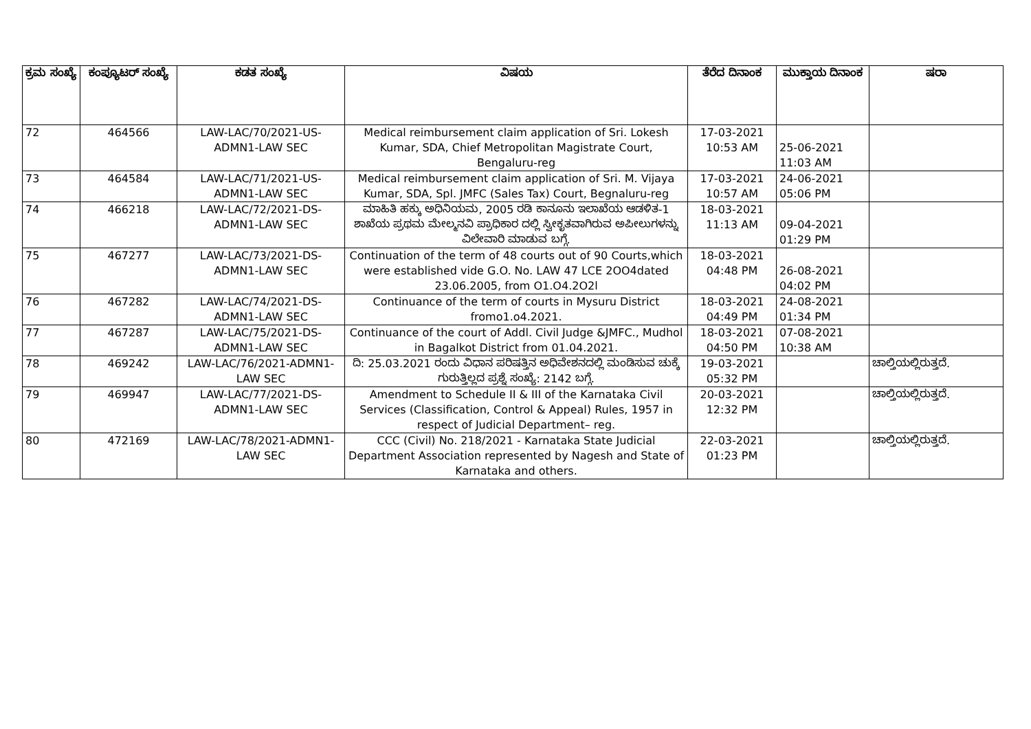| ಕ್ರಮ ಸಂಖ್ಯೆ | ಕಂಪ್ಯೂಟರ್ ಸಂಖ್ಯೆ | ಕಡತ ಸಂಖ್ಯೆ | ವಿಷಯ | ತೆರೆದ ದಿನಾಂಕ | ಮುಕ್ತಾಯ ದಿನಾಂಕ | ಷರಾ |
| --- | --- | --- | --- | --- | --- | --- |
| 72 | 464566 | LAW-LAC/70/2021-US-ADMN1-LAW SEC | Medical reimbursement claim application of Sri. Lokesh Kumar, SDA, Chief Metropolitan Magistrate Court, Bengaluru-reg | 17-03-2021 10:53 AM | 25-06-2021 11:03 AM | |
| 73 | 464584 | LAW-LAC/71/2021-US-ADMN1-LAW SEC | Medical reimbursement claim application of Sri. M. Vijaya Kumar, SDA, Spl. JMFC (Sales Tax) Court, Begnaluru-reg | 17-03-2021 10:57 AM | 24-06-2021 05:06 PM | |
| 74 | 466218 | LAW-LAC/72/2021-DS-ADMN1-LAW SEC | ಮಾಹಿತಿ ಹಕ್ಕು ಅಧಿನಿಯಮ, 2005 ರಡಿ ಕಾನೂನು ಇಲಾಖೆಯ ಆಡಳಿತ-1 ಶಾಖೆಯ ಪ್ರಥಮ ಮೇಲ್ಮನವಿ ಪ್ರಾಧಿಕಾರ ದಲ್ಲಿ ಸ್ವೀಕೃತವಾಗಿರುವ ಅಪೀಲುಗಳನ್ನು ವಿಲೇವಾರಿ ಮಾಡುವ ಬಗ್ಗೆ. | 18-03-2021 11:13 AM | 09-04-2021 01:29 PM | |
| 75 | 467277 | LAW-LAC/73/2021-DS-ADMN1-LAW SEC | Continuation of the term of 48 courts out of 90 Courts,which were established vide G.O. No. LAW 47 LCE 2OO4dated 23.06.2005, from O1.O4.2O2l | 18-03-2021 04:48 PM | 26-08-2021 04:02 PM | |
| 76 | 467282 | LAW-LAC/74/2021-DS-ADMN1-LAW SEC | Continuance of the term of courts in Mysuru District fromo1.o4.2021. | 18-03-2021 04:49 PM | 24-08-2021 01:34 PM | |
| 77 | 467287 | LAW-LAC/75/2021-DS-ADMN1-LAW SEC | Continuance of the court of Addl. Civil Judge &JMFC., Mudhol in Bagalkot District from 01.04.2021. | 18-03-2021 04:50 PM | 07-08-2021 10:38 AM | |
| 78 | 469242 | LAW-LAC/76/2021-ADMN1-LAW SEC | ದಿ: 25.03.2021 ರಂದು ವಿಧಾನ ಪರಿಷತ್ತಿನ ಅಧಿವೇಶನದಲ್ಲಿ ಮಂಡಿಸುವ ಚುಕ್ಕೆ ಗುರುತ್ತಿಲ್ಲದ ಪ್ರಶ್ನೆ ಸಂಖ್ಯೆ: 2142 ಬಗ್ಗೆ. | 19-03-2021 05:32 PM | | ಚಾಲ್ತಿಯಲ್ಲಿರುತ್ತದೆ. |
| 79 | 469947 | LAW-LAC/77/2021-DS-ADMN1-LAW SEC | Amendment to Schedule II & III of the Karnataka Civil Services (Classification, Control & Appeal) Rules, 1957 in respect of Judicial Department– reg. | 20-03-2021 12:32 PM | | ಚಾಲ್ತಿಯಲ್ಲಿರುತ್ತದೆ. |
| 80 | 472169 | LAW-LAC/78/2021-ADMN1-LAW SEC | CCC (Civil) No. 218/2021 - Karnataka State Judicial Department Association represented by Nagesh and State of Karnataka and others. | 22-03-2021 01:23 PM | | ಚಾಲ್ತಿಯಲ್ಲಿರುತ್ತದೆ. |